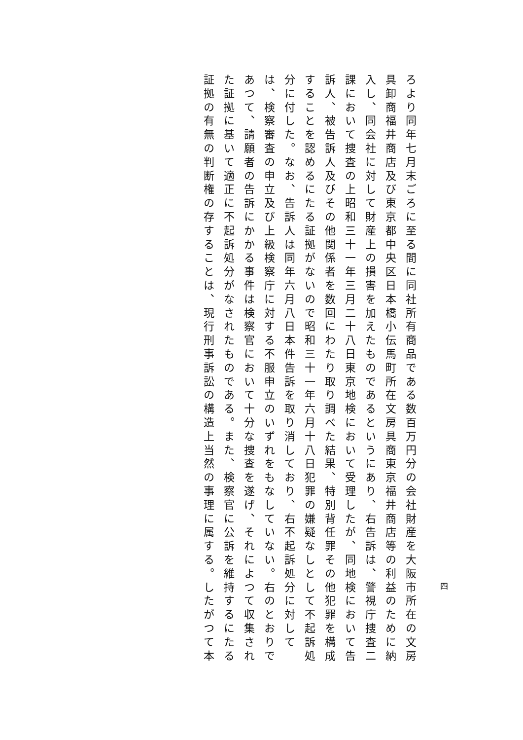四
ろより同年七月末ごろに至る間に同社所有商品である数百万円分の会社財産を大阪市所在の文房
具卸商福井商店及び東京都中央区日本橋小伝馬町所在文房具商東京福井商店等の利益のために納
入し、同会社に対して財産上の損害を加えたものであるというにあり、右告訴は、警視庁捜査二
課において捜査の上昭和三十一年三月二十八日東京地検において受理したが、同地検において告
訴人、被告訴人及びその他関係者を数回にわたり取り調べた結果、特別背任罪その他犯罪を構成
することを認めるにたる証拠がないので昭和三十一年六月十八日犯罪の嫌疑なしとして不起訴処
分に付した。なお、告訴人は同年六月八日本件告訴を取り消しており、右不起訴処分に対して
は、検察審査の申立及び上級検察庁に対する不服申立のいずれをもなしていない。右のとおりで
あつて、請願者の告訴にかかる事件は検察官において十分な捜査を遂げ、それによつて収集され
た証拠に基いて適正に不起訴処分がなされたものである。また、検察官に公訴を維持するにたる
証拠の有無の判断権の存することは、現行刑事訴訟の構造上当然の事理に属する。したがつて本